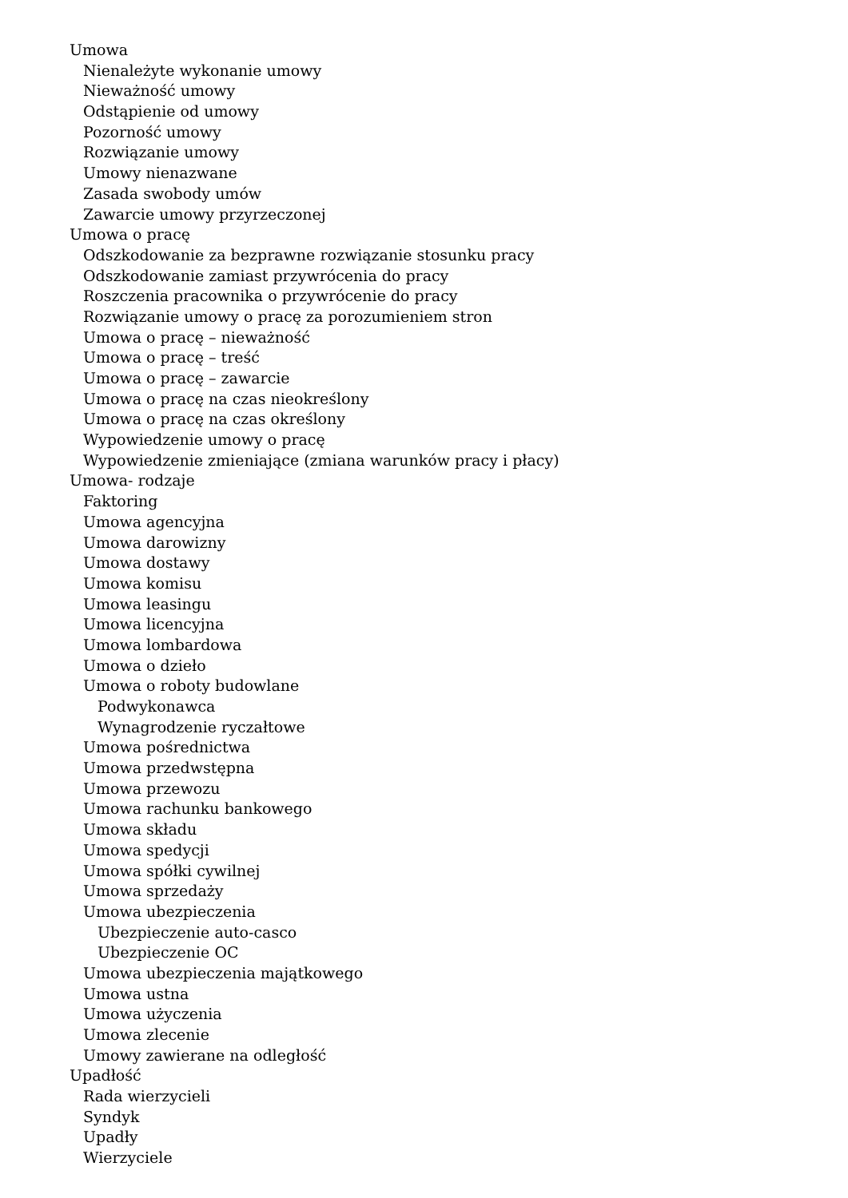Umowa
Nienależyte wykonanie umowy
Nieważność umowy
Odstąpienie od umowy
Pozorność umowy
Rozwiązanie umowy
Umowy nienazwane
Zasada swobody umów
Zawarcie umowy przyrzeczonej
Umowa o pracę
Odszkodowanie za bezprawne rozwiązanie stosunku pracy
Odszkodowanie zamiast przywrócenia do pracy
Roszczenia pracownika o przywrócenie do pracy
Rozwiązanie umowy o pracę za porozumieniem stron
Umowa o pracę – nieważność
Umowa o pracę – treść
Umowa o pracę – zawarcie
Umowa o pracę na czas nieokreślony
Umowa o pracę na czas określony
Wypowiedzenie umowy o pracę
Wypowiedzenie zmieniające (zmiana warunków pracy i płacy)
Umowa- rodzaje
Faktoring
Umowa agencyjna
Umowa darowizny
Umowa dostawy
Umowa komisu
Umowa leasingu
Umowa licencyjna
Umowa lombardowa
Umowa o dzieło
Umowa o roboty budowlane
Podwykonawca
Wynagrodzenie ryczałtowe
Umowa pośrednictwa
Umowa przedwstępna
Umowa przewozu
Umowa rachunku bankowego
Umowa składu
Umowa spedycji
Umowa spółki cywilnej
Umowa sprzedaży
Umowa ubezpieczenia
Ubezpieczenie auto-casco
Ubezpieczenie OC
Umowa ubezpieczenia majątkowego
Umowa ustna
Umowa użyczenia
Umowa zlecenie
Umowy zawierane na odległość
Upadłość
Rada wierzycieli
Syndyk
Upadły
Wierzyciele